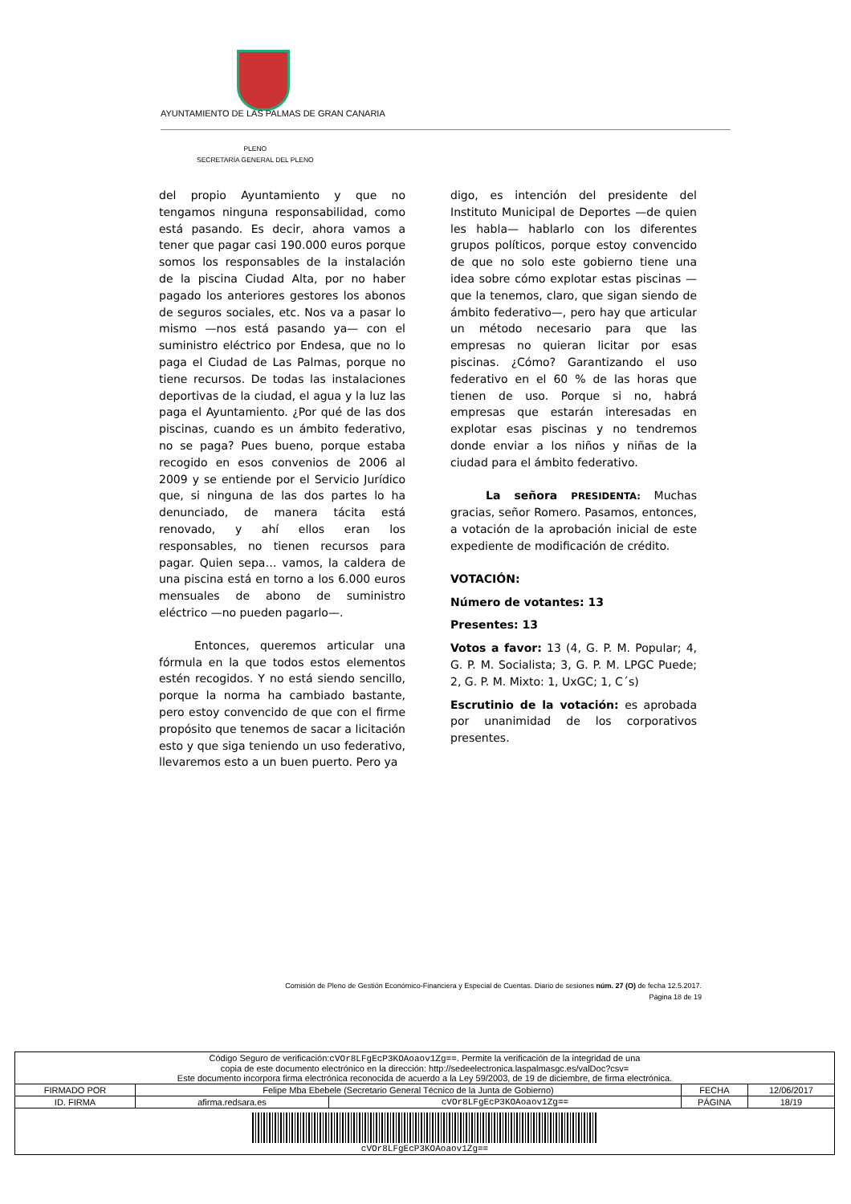AYUNTAMIENTO DE LAS PALMAS DE GRAN CANARIA
PLENO
SECRETARÍA GENERAL DEL PLENO
del propio Ayuntamiento y que no tengamos ninguna responsabilidad, como está pasando. Es decir, ahora vamos a tener que pagar casi 190.000 euros porque somos los responsables de la instalación de la piscina Ciudad Alta, por no haber pagado los anteriores gestores los abonos de seguros sociales, etc. Nos va a pasar lo mismo —nos está pasando ya— con el suministro eléctrico por Endesa, que no lo paga el Ciudad de Las Palmas, porque no tiene recursos. De todas las instalaciones deportivas de la ciudad, el agua y la luz las paga el Ayuntamiento. ¿Por qué de las dos piscinas, cuando es un ámbito federativo, no se paga? Pues bueno, porque estaba recogido en esos convenios de 2006 al 2009 y se entiende por el Servicio Jurídico que, si ninguna de las dos partes lo ha denunciado, de manera tácita está renovado, y ahí ellos eran los responsables, no tienen recursos para pagar. Quien sepa… vamos, la caldera de una piscina está en torno a los 6.000 euros mensuales de abono de suministro eléctrico —no pueden pagarlo—.
Entonces, queremos articular una fórmula en la que todos estos elementos estén recogidos. Y no está siendo sencillo, porque la norma ha cambiado bastante, pero estoy convencido de que con el firme propósito que tenemos de sacar a licitación esto y que siga teniendo un uso federativo, llevaremos esto a un buen puerto. Pero ya
digo, es intención del presidente del Instituto Municipal de Deportes —de quien les habla— hablarlo con los diferentes grupos políticos, porque estoy convencido de que no solo este gobierno tiene una idea sobre cómo explotar estas piscinas —que la tenemos, claro, que sigan siendo de ámbito federativo—, pero hay que articular un método necesario para que las empresas no quieran licitar por esas piscinas. ¿Cómo? Garantizando el uso federativo en el 60 % de las horas que tienen de uso. Porque si no, habrá empresas que estarán interesadas en explotar esas piscinas y no tendremos donde enviar a los niños y niñas de la ciudad para el ámbito federativo.
La señora PRESIDENTA: Muchas gracias, señor Romero. Pasamos, entonces, a votación de la aprobación inicial de este expediente de modificación de crédito.
VOTACIÓN:
Número de votantes: 13
Presentes: 13
Votos a favor: 13 (4, G. P. M. Popular; 4, G. P. M. Socialista; 3, G. P. M. LPGC Puede; 2, G. P. M. Mixto: 1, UxGC; 1, C´s)
Escrutinio de la votación: es aprobada por unanimidad de los corporativos presentes.
Comisión de Pleno de Gestión Económico-Financiera y Especial de Cuentas. Diario de sesiones núm. 27 (O) de fecha 12.5.2017.
Página 18 de 19
| Código Seguro de verificación: cVOr8LFgEcP3KOAoaov1Zg== . Permite la verificación de la integridad de una copia de este documento electrónico en la dirección: http://sedeelectronica.laspalmasgc.es/valDoc?csv= Este documento incorpora firma electrónica reconocida de acuerdo a la Ley 59/2003, de 19 de diciembre, de firma electrónica. | | | | |
| FIRMADO POR | Felipe Mba Ebebele (Secretario General Técnico de la Junta de Gobierno) | | FECHA | 12/06/2017 |
| ID. FIRMA | afirma.redsara.es | cVOr8LFgEcP3KOAoaov1Zg== | PÁGINA | 18/19 |
| cVOr8LFgEcP3KOAoaov1Zg== | | | | |